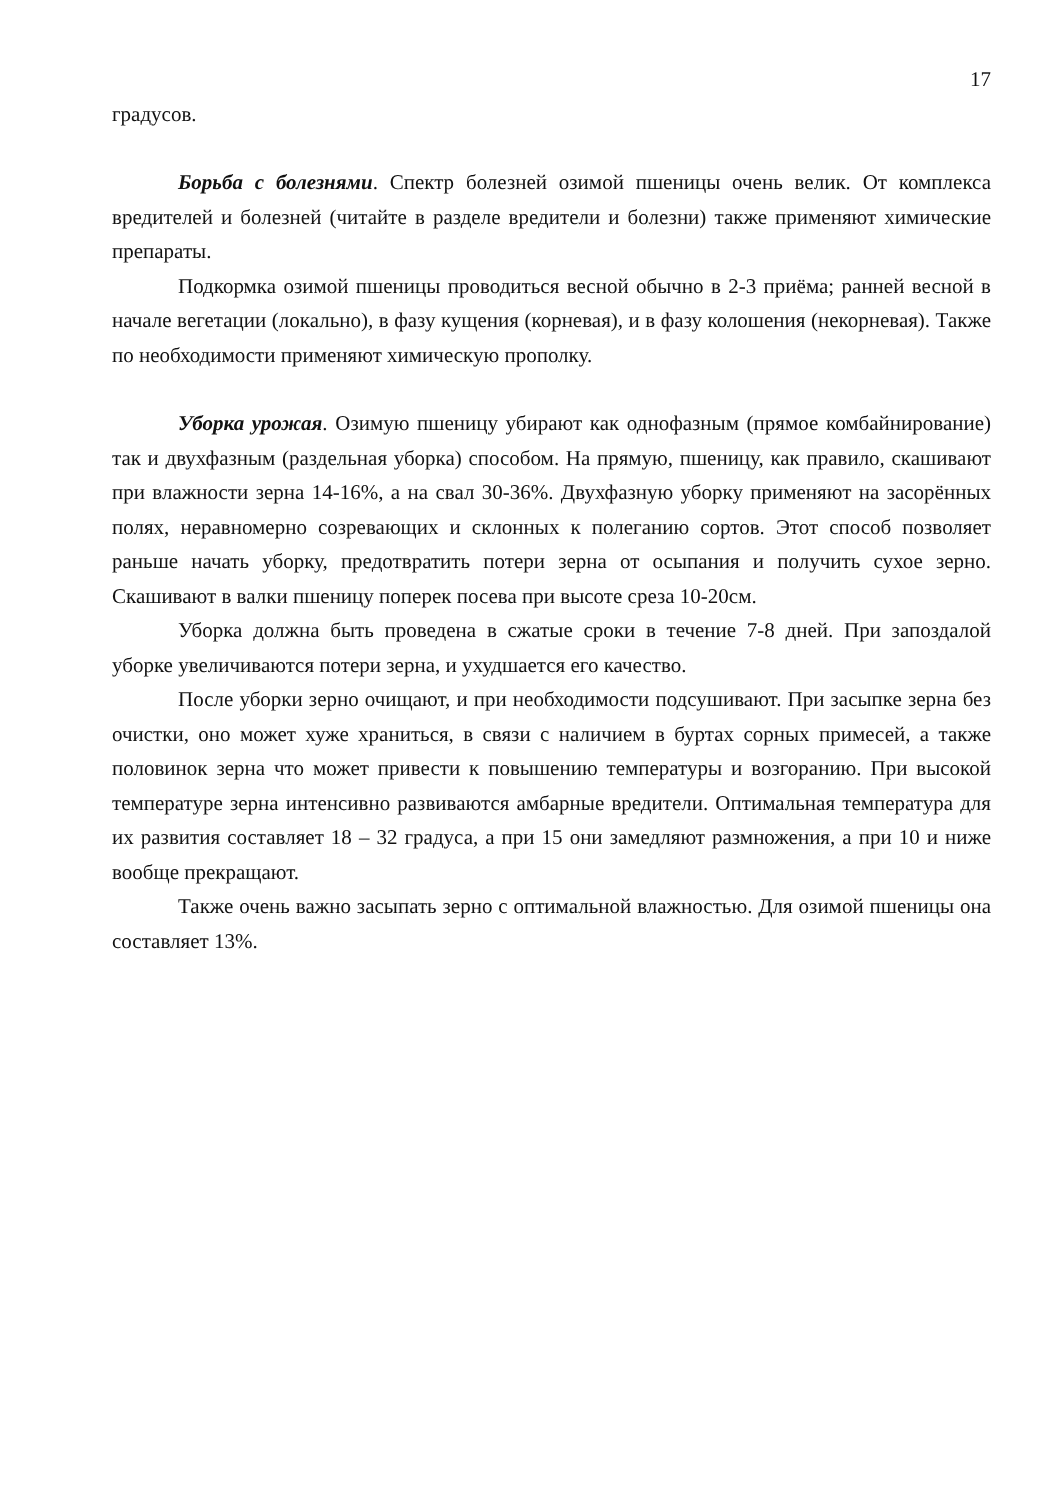17
градусов.
Борьба с болезнями. Спектр болезней озимой пшеницы очень велик. От комплекса вредителей и болезней (читайте в разделе вредители и болезни) также применяют химические препараты.
Подкормка озимой пшеницы проводиться весной обычно в 2-3 приёма; ранней весной в начале вегетации (локально), в фазу кущения (корневая), и в фазу колошения (некорневая). Также по необходимости применяют химическую прополку.
Уборка урожая. Озимую пшеницу убирают как однофазным (прямое комбайнирование) так и двухфазным (раздельная уборка) способом. На прямую, пшеницу, как правило, скашивают при влажности зерна 14-16%, а на свал 30-36%. Двухфазную уборку применяют на засорённых полях, неравномерно созревающих и склонных к полеганию сортов. Этот способ позволяет раньше начать уборку, предотвратить потери зерна от осыпания и получить сухое зерно. Скашивают в валки пшеницу поперек посева при высоте среза 10-20см.
Уборка должна быть проведена в сжатые сроки в течение 7-8 дней. При запоздалой уборке увеличиваются потери зерна, и ухудшается его качество.
После уборки зерно очищают, и при необходимости подсушивают. При засыпке зерна без очистки, оно может хуже храниться, в связи с наличием в буртах сорных примесей, а также половинок зерна что может привести к повышению температуры и возгоранию. При высокой температуре зерна интенсивно развиваются амбарные вредители. Оптимальная температура для их развития составляет 18 – 32 градуса, а при 15 они замедляют размножения, а при 10 и ниже вообще прекращают.
Также очень важно засыпать зерно с оптимальной влажностью. Для озимой пшеницы она составляет 13%.